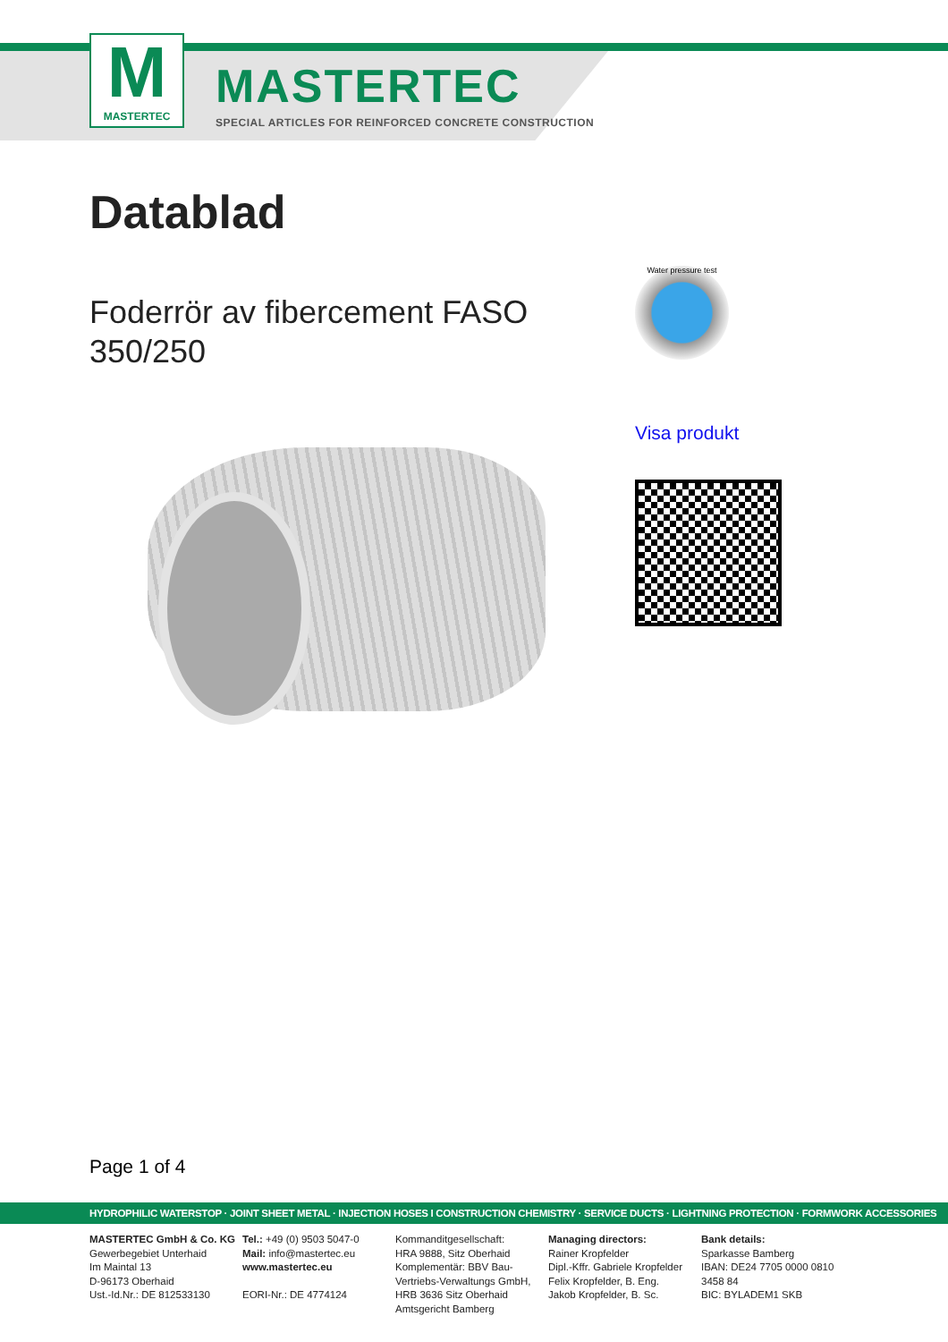M
MASTERTEC
MASTERTEC
SPECIAL ARTICLES FOR REINFORCED CONCRETE CONSTRUCTION
Datablad
Foderrör av fibercement FASO 350/250
Water pressure test
Visa produkt
Page 1 of 4
HYDROPHILIC WATERSTOP · JOINT SHEET METAL · INJECTION HOSES I CONSTRUCTION CHEMISTRY · SERVICE DUCTS · LIGHTNING PROTECTION · FORMWORK ACCESSORIES
MASTERTEC GmbH & Co. KG
Gewerbegebiet Unterhaid
Im Maintal 13
D-96173 Oberhaid
Ust.-Id.Nr.: DE 812533130
Tel.: +49 (0) 9503 5047-0
Mail: info@mastertec.eu
www.mastertec.eu
EORI-Nr.: DE 4774124
Kommanditgesellschaft:
HRA 9888, Sitz Oberhaid
Komplementär: BBV Bau-
Vertriebs-Verwaltungs GmbH,
HRB 3636 Sitz Oberhaid
Amtsgericht Bamberg
Managing directors:
Rainer Kropfelder
Dipl.-Kffr. Gabriele Kropfelder
Felix Kropfelder, B. Eng.
Jakob Kropfelder, B. Sc.
Bank details:
Sparkasse Bamberg
IBAN: DE24 7705 0000 0810 3458 84
BIC: BYLADEM1 SKB